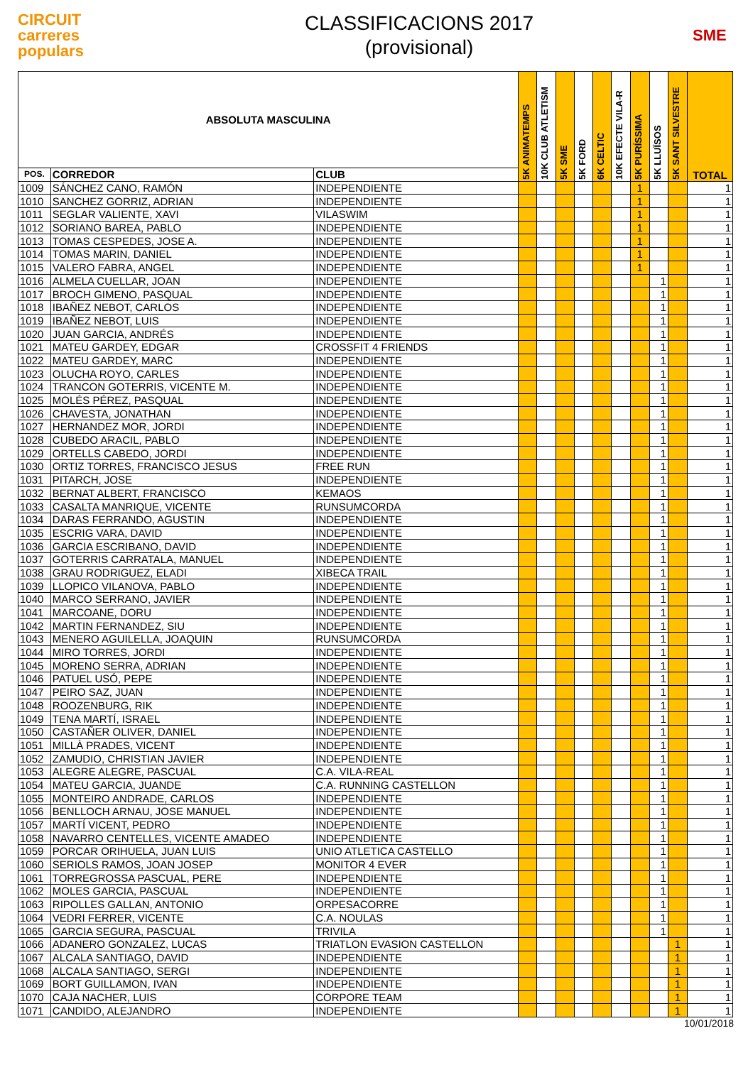CIRCUIT
carreres
populars
CLASSIFICACIONS 2017
(provisional)
SME
| ABSOLUTA MASCULINA | | | 5K ANIMATEMPS | 10K CLUB ATLETISM | 5K SME | 5K FORD | 6K CELTIC | 10K EFECTE VILA-R | 5K PURÍSSIMA | 5K LLUÏSOS | 5K SANT SILVESTRE | TOTAL |
| --- | --- | --- | --- | --- | --- | --- | --- | --- | --- | --- | --- | --- |
| POS. | CORREDOR | CLUB | | | | | | | | | | |
| 1009 | SÁNCHEZ CANO, RAMÓN | INDEPENDIENTE | | | | | | | 1 | | | 1 |
| 1010 | SANCHEZ GORRIZ, ADRIAN | INDEPENDIENTE | | | | | | | 1 | | | 1 |
| 1011 | SEGLAR VALIENTE, XAVI | VILASWIM | | | | | | | 1 | | | 1 |
| 1012 | SORIANO BAREA, PABLO | INDEPENDIENTE | | | | | | | 1 | | | 1 |
| 1013 | TOMAS CESPEDES, JOSE A. | INDEPENDIENTE | | | | | | | 1 | | | 1 |
| 1014 | TOMAS MARIN, DANIEL | INDEPENDIENTE | | | | | | | 1 | | | 1 |
| 1015 | VALERO FABRA, ANGEL | INDEPENDIENTE | | | | | | | 1 | | | 1 |
| 1016 | ALMELA CUELLAR, JOAN | INDEPENDIENTE | | | | | | | | 1 | | 1 |
| 1017 | BROCH GIMENO, PASQUAL | INDEPENDIENTE | | | | | | | | 1 | | 1 |
| 1018 | IBAÑEZ NEBOT, CARLOS | INDEPENDIENTE | | | | | | | | 1 | | 1 |
| 1019 | IBAÑEZ NEBOT, LUIS | INDEPENDIENTE | | | | | | | | 1 | | 1 |
| 1020 | JUAN GARCIA, ANDRÉS | INDEPENDIENTE | | | | | | | | 1 | | 1 |
| 1021 | MATEU GARDEY, EDGAR | CROSSFIT 4 FRIENDS | | | | | | | | 1 | | 1 |
| 1022 | MATEU GARDEY, MARC | INDEPENDIENTE | | | | | | | | 1 | | 1 |
| 1023 | OLUCHA ROYO, CARLES | INDEPENDIENTE | | | | | | | | 1 | | 1 |
| 1024 | TRANCON GOTERRIS, VICENTE M. | INDEPENDIENTE | | | | | | | | 1 | | 1 |
| 1025 | MOLÉS PÉREZ, PASQUAL | INDEPENDIENTE | | | | | | | | 1 | | 1 |
| 1026 | CHAVESTA, JONATHAN | INDEPENDIENTE | | | | | | | | 1 | | 1 |
| 1027 | HERNANDEZ MOR, JORDI | INDEPENDIENTE | | | | | | | | 1 | | 1 |
| 1028 | CUBEDO ARACIL, PABLO | INDEPENDIENTE | | | | | | | | 1 | | 1 |
| 1029 | ORTELLS CABEDO, JORDI | INDEPENDIENTE | | | | | | | | 1 | | 1 |
| 1030 | ORTIZ TORRES, FRANCISCO JESUS | FREE RUN | | | | | | | | 1 | | 1 |
| 1031 | PITARCH, JOSE | INDEPENDIENTE | | | | | | | | 1 | | 1 |
| 1032 | BERNAT ALBERT, FRANCISCO | KEMAOS | | | | | | | | 1 | | 1 |
| 1033 | CASALTA MANRIQUE, VICENTE | RUNSUMCORDA | | | | | | | | 1 | | 1 |
| 1034 | DARAS FERRANDO, AGUSTIN | INDEPENDIENTE | | | | | | | | 1 | | 1 |
| 1035 | ESCRIG VARA, DAVID | INDEPENDIENTE | | | | | | | | 1 | | 1 |
| 1036 | GARCIA ESCRIBANO, DAVID | INDEPENDIENTE | | | | | | | | 1 | | 1 |
| 1037 | GOTERRIS CARRATALA, MANUEL | INDEPENDIENTE | | | | | | | | 1 | | 1 |
| 1038 | GRAU RODRIGUEZ, ELADI | XIBECA TRAIL | | | | | | | | 1 | | 1 |
| 1039 | LLOPICO VILANOVA, PABLO | INDEPENDIENTE | | | | | | | | 1 | | 1 |
| 1040 | MARCO SERRANO, JAVIER | INDEPENDIENTE | | | | | | | | 1 | | 1 |
| 1041 | MARCOANE, DORU | INDEPENDIENTE | | | | | | | | 1 | | 1 |
| 1042 | MARTIN FERNANDEZ, SIU | INDEPENDIENTE | | | | | | | | 1 | | 1 |
| 1043 | MENERO AGUILELLA, JOAQUIN | RUNSUMCORDA | | | | | | | | 1 | | 1 |
| 1044 | MIRO TORRES, JORDI | INDEPENDIENTE | | | | | | | | 1 | | 1 |
| 1045 | MORENO SERRA, ADRIAN | INDEPENDIENTE | | | | | | | | 1 | | 1 |
| 1046 | PATUEL USÓ, PEPE | INDEPENDIENTE | | | | | | | | 1 | | 1 |
| 1047 | PEIRO SAZ, JUAN | INDEPENDIENTE | | | | | | | | 1 | | 1 |
| 1048 | ROOZENBURG, RIK | INDEPENDIENTE | | | | | | | | 1 | | 1 |
| 1049 | TENA MARTÍ, ISRAEL | INDEPENDIENTE | | | | | | | | 1 | | 1 |
| 1050 | CASTAÑER OLIVER, DANIEL | INDEPENDIENTE | | | | | | | | 1 | | 1 |
| 1051 | MILLÀ PRADES, VICENT | INDEPENDIENTE | | | | | | | | 1 | | 1 |
| 1052 | ZAMUDIO, CHRISTIAN JAVIER | INDEPENDIENTE | | | | | | | | 1 | | 1 |
| 1053 | ALEGRE ALEGRE, PASCUAL | C.A. VILA-REAL | | | | | | | | 1 | | 1 |
| 1054 | MATEU GARCIA, JUANDE | C.A. RUNNING CASTELLON | | | | | | | | 1 | | 1 |
| 1055 | MONTEIRO ANDRADE, CARLOS | INDEPENDIENTE | | | | | | | | 1 | | 1 |
| 1056 | BENLLOCH ARNAU, JOSE MANUEL | INDEPENDIENTE | | | | | | | | 1 | | 1 |
| 1057 | MARTÍ VICENT, PEDRO | INDEPENDIENTE | | | | | | | | 1 | | 1 |
| 1058 | NAVARRO CENTELLES, VICENTE AMADEO | INDEPENDIENTE | | | | | | | | 1 | | 1 |
| 1059 | PORCAR ORIHUELA, JUAN LUIS | UNIO ATLETICA CASTELLO | | | | | | | | 1 | | 1 |
| 1060 | SERIOLS RAMOS, JOAN JOSEP | MONITOR 4 EVER | | | | | | | | 1 | | 1 |
| 1061 | TORREGROSSA PASCUAL, PERE | INDEPENDIENTE | | | | | | | | 1 | | 1 |
| 1062 | MOLES GARCIA, PASCUAL | INDEPENDIENTE | | | | | | | | 1 | | 1 |
| 1063 | RIPOLLES GALLAN, ANTONIO | ORPESACORRE | | | | | | | | 1 | | 1 |
| 1064 | VEDRI FERRER, VICENTE | C.A. NOULAS | | | | | | | | 1 | | 1 |
| 1065 | GARCIA SEGURA, PASCUAL | TRIVILA | | | | | | | | 1 | | 1 |
| 1066 | ADANERO GONZALEZ, LUCAS | TRIATLON EVASION CASTELLON | | | | | | | | | 1 | 1 |
| 1067 | ALCALA SANTIAGO, DAVID | INDEPENDIENTE | | | | | | | | | 1 | 1 |
| 1068 | ALCALA SANTIAGO, SERGI | INDEPENDIENTE | | | | | | | | | 1 | 1 |
| 1069 | BORT GUILLAMON, IVAN | INDEPENDIENTE | | | | | | | | | 1 | 1 |
| 1070 | CAJA NACHER, LUIS | CORPORE TEAM | | | | | | | | | 1 | 1 |
| 1071 | CANDIDO, ALEJANDRO | INDEPENDIENTE | | | | | | | | | 1 | 1 |
10/01/2018